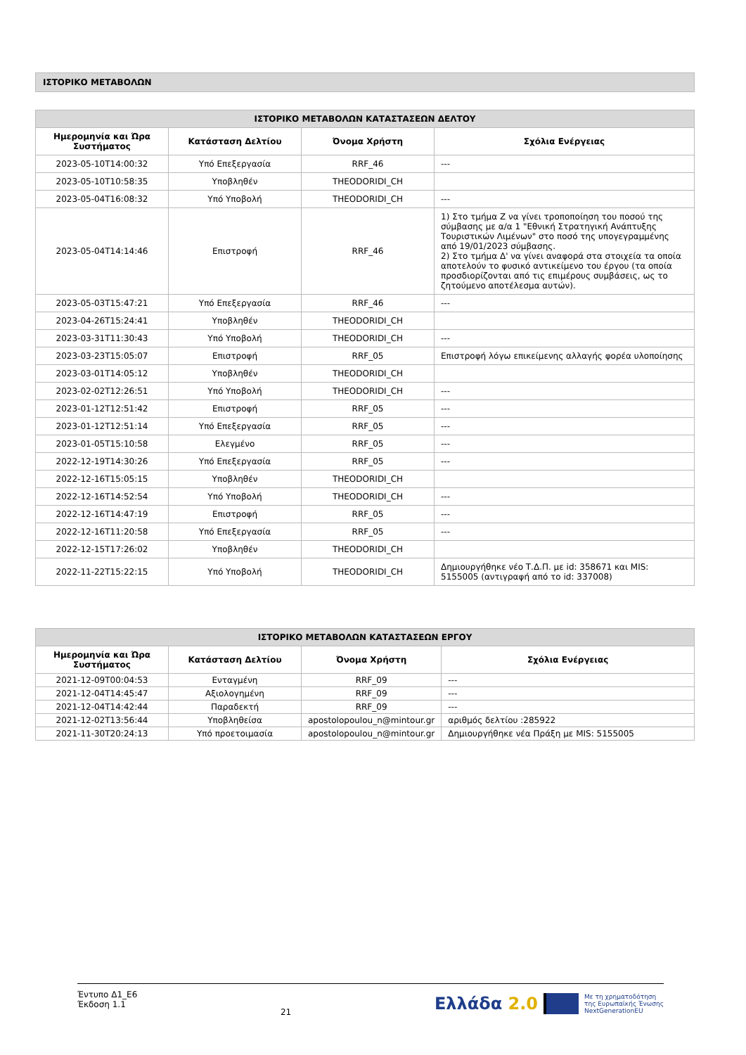ΙΣΤΟΡΙΚΟ ΜΕΤΑΒΟΛΩΝ
| ΙΣΤΟΡΙΚΟ ΜΕΤΑΒΟΛΩΝ ΚΑΤΑΣΤΑΣΕΩΝ ΔΕΛΤΟΥ | | | |
| --- | --- | --- | --- |
| Ημερομηνία και Ώρα Συστήματος | Κατάσταση Δελτίου | Όνομα Χρήστη | Σχόλια Ενέργειας |
| 2023-05-10T14:00:32 | Υπό Επεξεργασία | RRF_46 | --- |
| 2023-05-10T10:58:35 | Υποβληθέν | THEODORIDI_CH | |
| 2023-05-04T16:08:32 | Υπό Υποβολή | THEODORIDI_CH | --- |
| 2023-05-04T14:14:46 | Επιστροφή | RRF_46 | 1) Στο τμήμα Ζ να γίνει τροποποίηση του ποσού της σύμβασης με α/α 1 "Εθνική Στρατηγική Ανάπτυξης Τουριστικών Λιμένων" στο ποσό της υπογεγραμμένης από 19/01/2023 σύμβασης. 2) Στο τμήμα Δ' να γίνει αναφορά στα στοιχεία τα οποία αποτελούν το φυσικό αντικείμενο του έργου (τα οποία προσδιορίζονται από τις επιμέρους συμβάσεις, ως το ζητούμενο αποτέλεσμα αυτών). |
| 2023-05-03T15:47:21 | Υπό Επεξεργασία | RRF_46 | --- |
| 2023-04-26T15:24:41 | Υποβληθέν | THEODORIDI_CH | |
| 2023-03-31T11:30:43 | Υπό Υποβολή | THEODORIDI_CH | --- |
| 2023-03-23T15:05:07 | Επιστροφή | RRF_05 | Επιστροφή λόγω επικείμενης αλλαγής φορέα υλοποίησης |
| 2023-03-01T14:05:12 | Υποβληθέν | THEODORIDI_CH | |
| 2023-02-02T12:26:51 | Υπό Υποβολή | THEODORIDI_CH | --- |
| 2023-01-12T12:51:42 | Επιστροφή | RRF_05 | --- |
| 2023-01-12T12:51:14 | Υπό Επεξεργασία | RRF_05 | --- |
| 2023-01-05T15:10:58 | Ελεγμένο | RRF_05 | --- |
| 2022-12-19T14:30:26 | Υπό Επεξεργασία | RRF_05 | --- |
| 2022-12-16T15:05:15 | Υποβληθέν | THEODORIDI_CH | |
| 2022-12-16T14:52:54 | Υπό Υποβολή | THEODORIDI_CH | --- |
| 2022-12-16T14:47:19 | Επιστροφή | RRF_05 | --- |
| 2022-12-16T11:20:58 | Υπό Επεξεργασία | RRF_05 | --- |
| 2022-12-15T17:26:02 | Υποβληθέν | THEODORIDI_CH | |
| 2022-11-22T15:22:15 | Υπό Υποβολή | THEODORIDI_CH | Δημιουργήθηκε νέο Τ.Δ.Π. με id: 358671 και MIS: 5155005 (αντιγραφή από το id: 337008) |
| ΙΣΤΟΡΙΚΟ ΜΕΤΑΒΟΛΩΝ ΚΑΤΑΣΤΑΣΕΩΝ ΕΡΓΟΥ | | | |
| --- | --- | --- | --- |
| Ημερομηνία και Ώρα Συστήματος | Κατάσταση Δελτίου | Όνομα Χρήστη | Σχόλια Ενέργειας |
| 2021-12-09T00:04:53 | Ενταγμένη | RRF_09 | --- |
| 2021-12-04T14:45:47 | Αξιολογημένη | RRF_09 | --- |
| 2021-12-04T14:42:44 | Παραδεκτή | RRF_09 | --- |
| 2021-12-02T13:56:44 | Υποβληθείσα | apostolopoulou_n@mintour.gr | αριθμός δελτίου :285922 |
| 2021-11-30T20:24:13 | Υπό προετοιμασία | apostolopoulou_n@mintour.gr | Δημιουργήθηκε νέα Πράξη με MIS: 5155005 |
Έντυπο Δ1_Ε6
Έκδοση 1.1
21
Ελλάδα 2.0 Με τη χρηματοδότηση
της Ευρωπαϊκής Ένωσης
NextGenerationEU